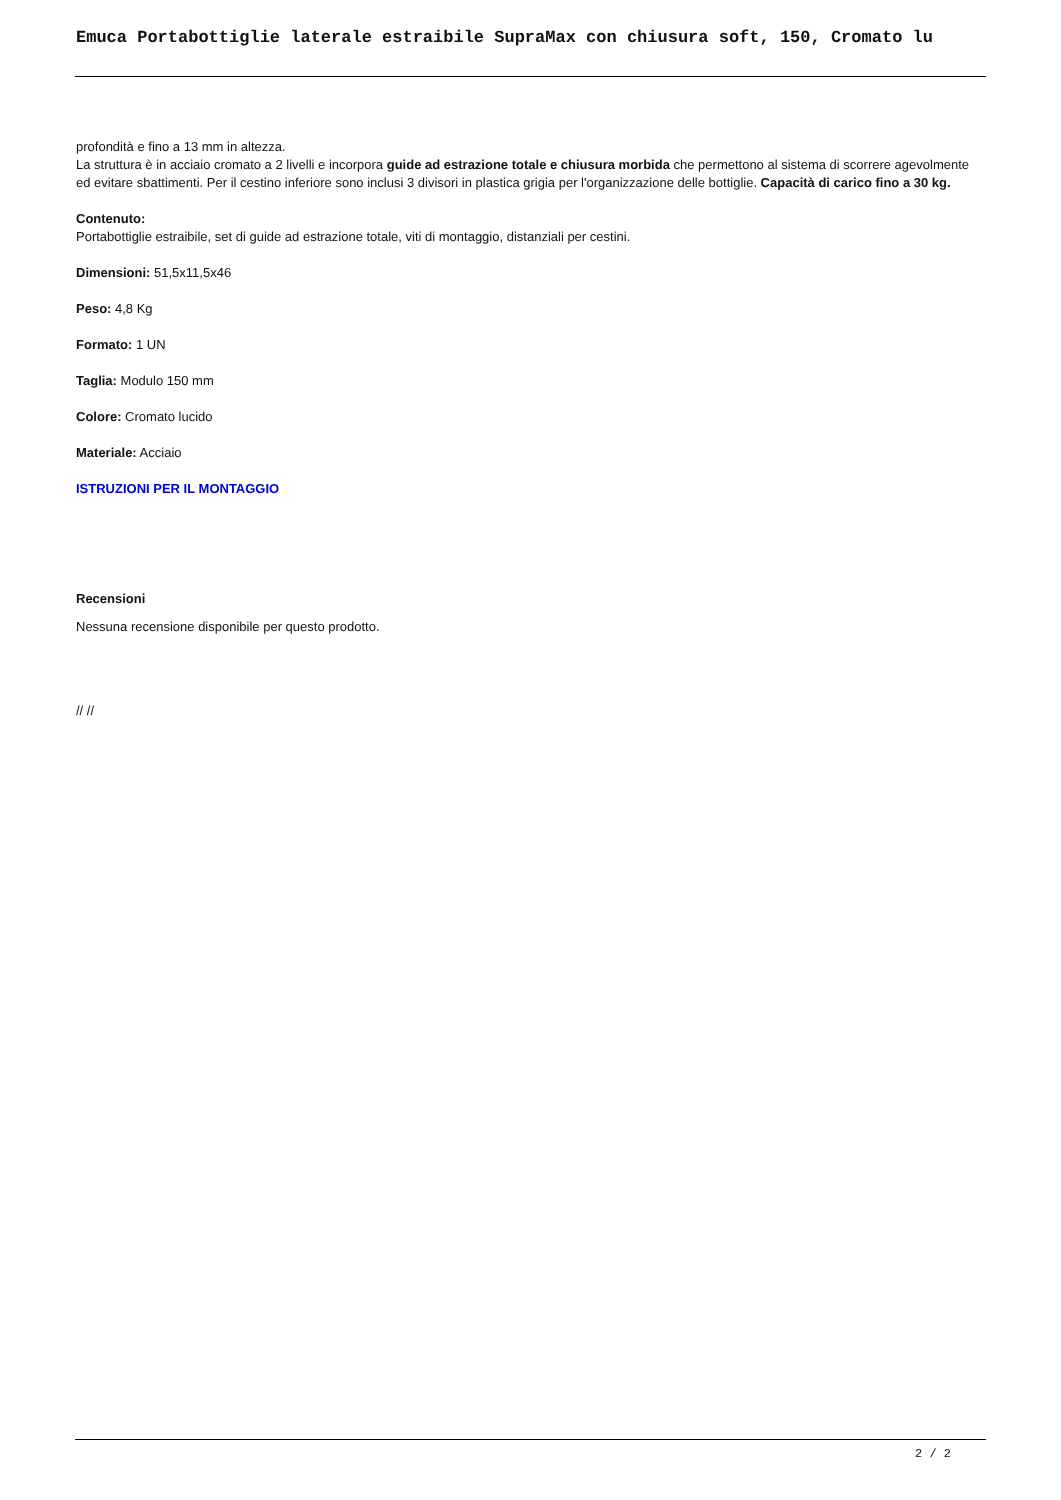Emuca Portabottiglie laterale estraibile SupraMax con chiusura soft, 150, Cromato lu
profondità e fino a 13 mm in altezza.
La struttura è in acciaio cromato a 2 livelli e incorpora guide ad estrazione totale e chiusura morbida che permettono al sistema di scorrere agevolmente ed evitare sbattimenti. Per il cestino inferiore sono inclusi 3 divisori in plastica grigia per l'organizzazione delle bottiglie. Capacità di carico fino a 30 kg.
Contenuto:
Portabottiglie estraibile, set di guide ad estrazione totale, viti di montaggio, distanziali per cestini.
Dimensioni: 51,5x11,5x46
Peso: 4,8 Kg
Formato: 1 UN
Taglia: Modulo 150 mm
Colore: Cromato lucido
Materiale: Acciaio
ISTRUZIONI PER IL MONTAGGIO
Recensioni
Nessuna recensione disponibile per questo prodotto.
// //
2 / 2